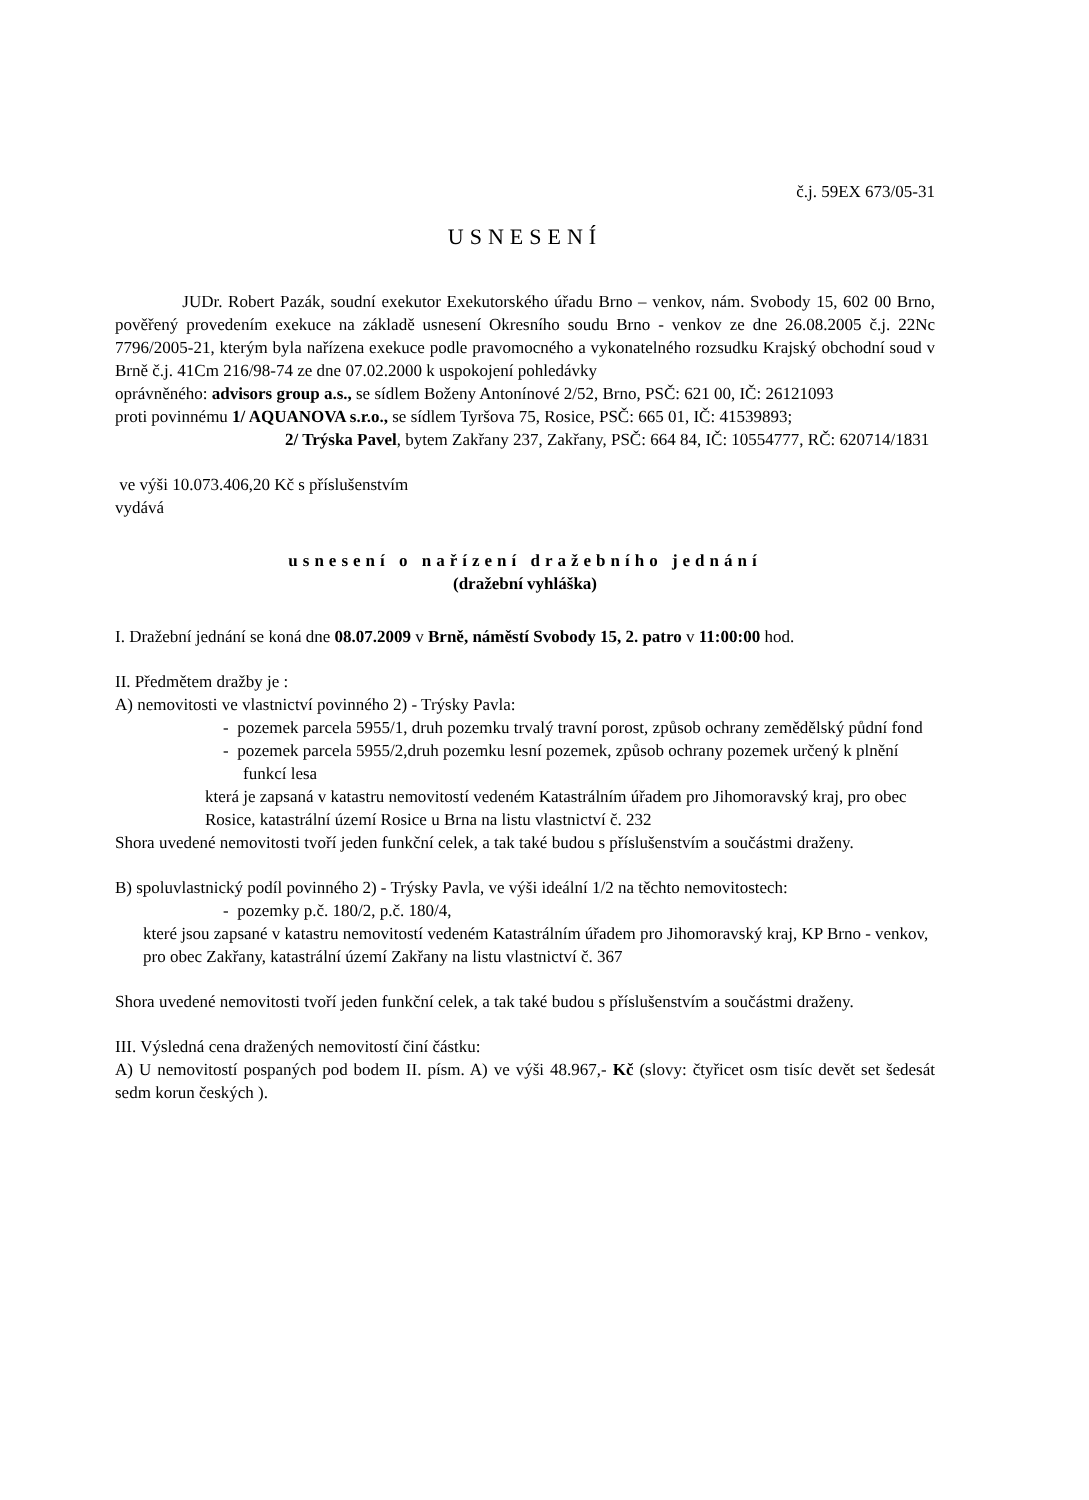č.j. 59EX 673/05-31
USNESENÍ
JUDr. Robert Pazák, soudní exekutor Exekutorského úřadu Brno – venkov, nám. Svobody 15, 602 00 Brno, pověřený provedením exekuce na základě usnesení Okresního soudu Brno - venkov ze dne 26.08.2005 č.j. 22Nc 7796/2005-21, kterým byla nařízena exekuce podle pravomocného a vykonatelného rozsudku Krajský obchodní soud v Brně č.j. 41Cm 216/98-74 ze dne 07.02.2000 k uspokojení pohledávky
oprávněného: advisors group a.s., se sídlem Boženy Antonínové 2/52, Brno, PSČ: 621 00, IČ: 26121093
proti povinnému 1/ AQUANOVA s.r.o., se sídlem Tyršova 75, Rosice, PSČ: 665 01, IČ: 41539893;
2/ Trýska Pavel, bytem Zakřany 237, Zakřany, PSČ: 664 84, IČ: 10554777, RČ: 620714/1831
ve výši 10.073.406,20 Kč s příslušenstvím
vydává
usnesení o nařízení dražebního jednání
(dražební vyhláška)
I. Dražební jednání se koná dne 08.07.2009 v Brně, náměstí Svobody 15, 2. patro v 11:00:00 hod.
II. Předmětem dražby je :
A) nemovitosti ve vlastnictví povinného 2) - Trýsky Pavla:
- pozemek parcela 5955/1, druh pozemku trvalý travní porost, způsob ochrany zemědělský půdní fond
- pozemek parcela 5955/2,druh pozemku lesní pozemek, způsob ochrany pozemek určený k plnění funkcí lesa
která je zapsaná v katastru nemovitostí vedeném Katastrálním úřadem pro Jihomoravský kraj, pro obec Rosice, katastrální území Rosice u Brna na listu vlastnictví č. 232
Shora uvedené nemovitosti tvoří jeden funkční celek, a tak také budou s příslušenstvím a součástmi draženy.
B) spoluvlastnický podíl povinného 2) - Trýsky Pavla, ve výši ideální 1/2 na těchto nemovitostech:
- pozemky p.č. 180/2, p.č. 180/4,
které jsou zapsané v katastru nemovitostí vedeném Katastrálním úřadem pro Jihomoravský kraj, KP Brno - venkov, pro obec Zakřany, katastrální území Zakřany na listu vlastnictví č. 367
Shora uvedené nemovitosti tvoří jeden funkční celek, a tak také budou s příslušenstvím a součástmi draženy.
III. Výsledná cena dražených nemovitostí činí částku:
A) U nemovitostí pospaných pod bodem II. písm. A) ve výši 48.967,- Kč (slovy: čtyřicet osm tisíc devět set šedesát sedm korun českých ).